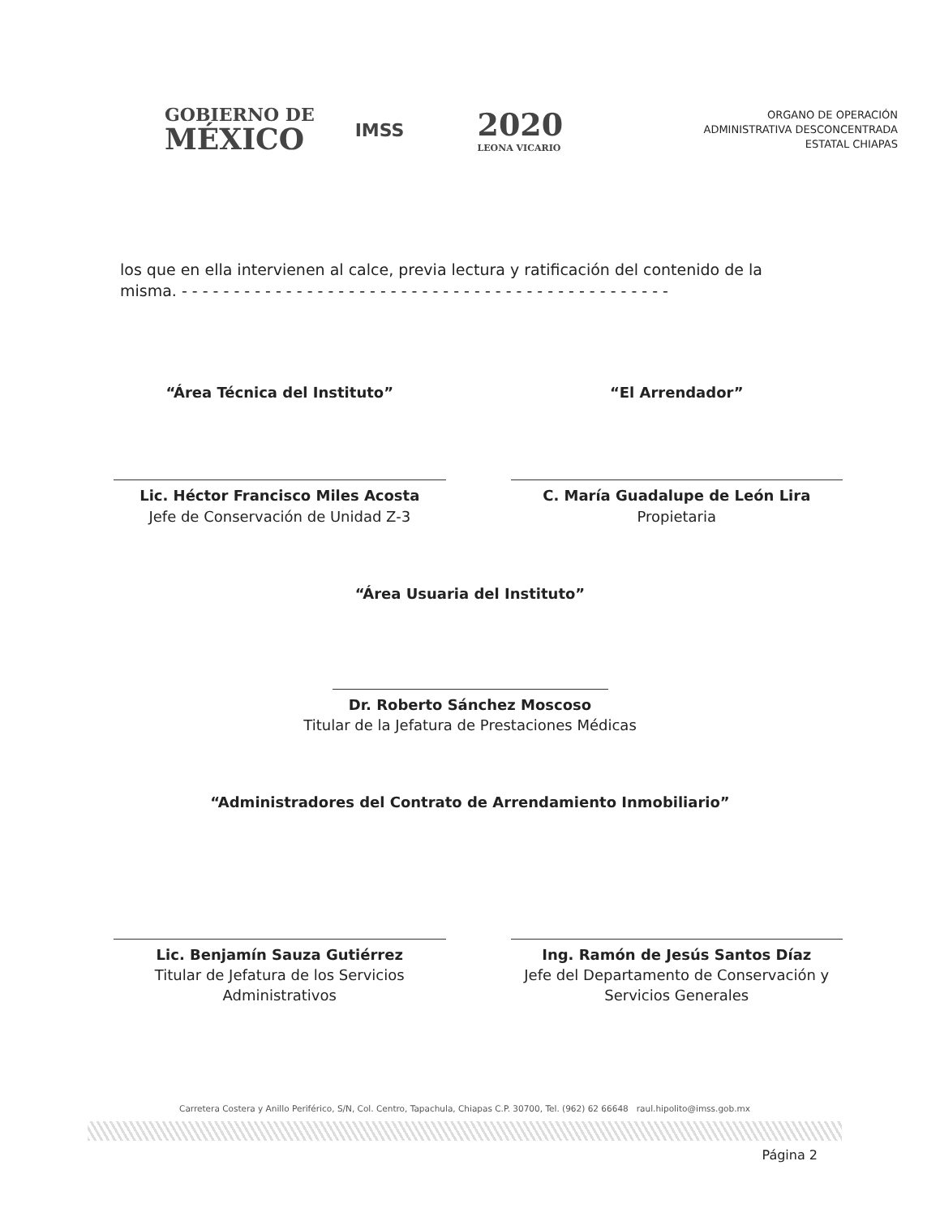GOBIERNO DE
MÉXICO
IMSS
2020
LEONA VICARIO
ORGANO DE OPERACIÓN
ADMINISTRATIVA DESCONCENTRADA
ESTATAL CHIAPAS
los que en ella intervienen al calce, previa lectura y ratificación del contenido de la misma. - - - - - - - - - - - - - - - - - - - - - - - - - - - - - - - - - - - - - - - - - - - - - - -
“Área Técnica del Instituto”
Lic. Héctor Francisco Miles Acosta
Jefe de Conservación de Unidad Z-3
“El Arrendador”
C. María Guadalupe de León Lira
Propietaria
“Área Usuaria del Instituto”
Dr. Roberto Sánchez Moscoso
Titular de la Jefatura de Prestaciones Médicas
“Administradores del Contrato de Arrendamiento Inmobiliario”
Lic. Benjamín Sauza Gutiérrez
Titular de Jefatura de los Servicios
Administrativos
Ing. Ramón de Jesús Santos Díaz
Jefe del Departamento de Conservación y
Servicios Generales
Carretera Costera y Anillo Periférico, S/N, Col. Centro, Tapachula, Chiapas C.P. 30700, Tel. (962) 62 66648 raul.hipolito@imss.gob.mx
Página 2